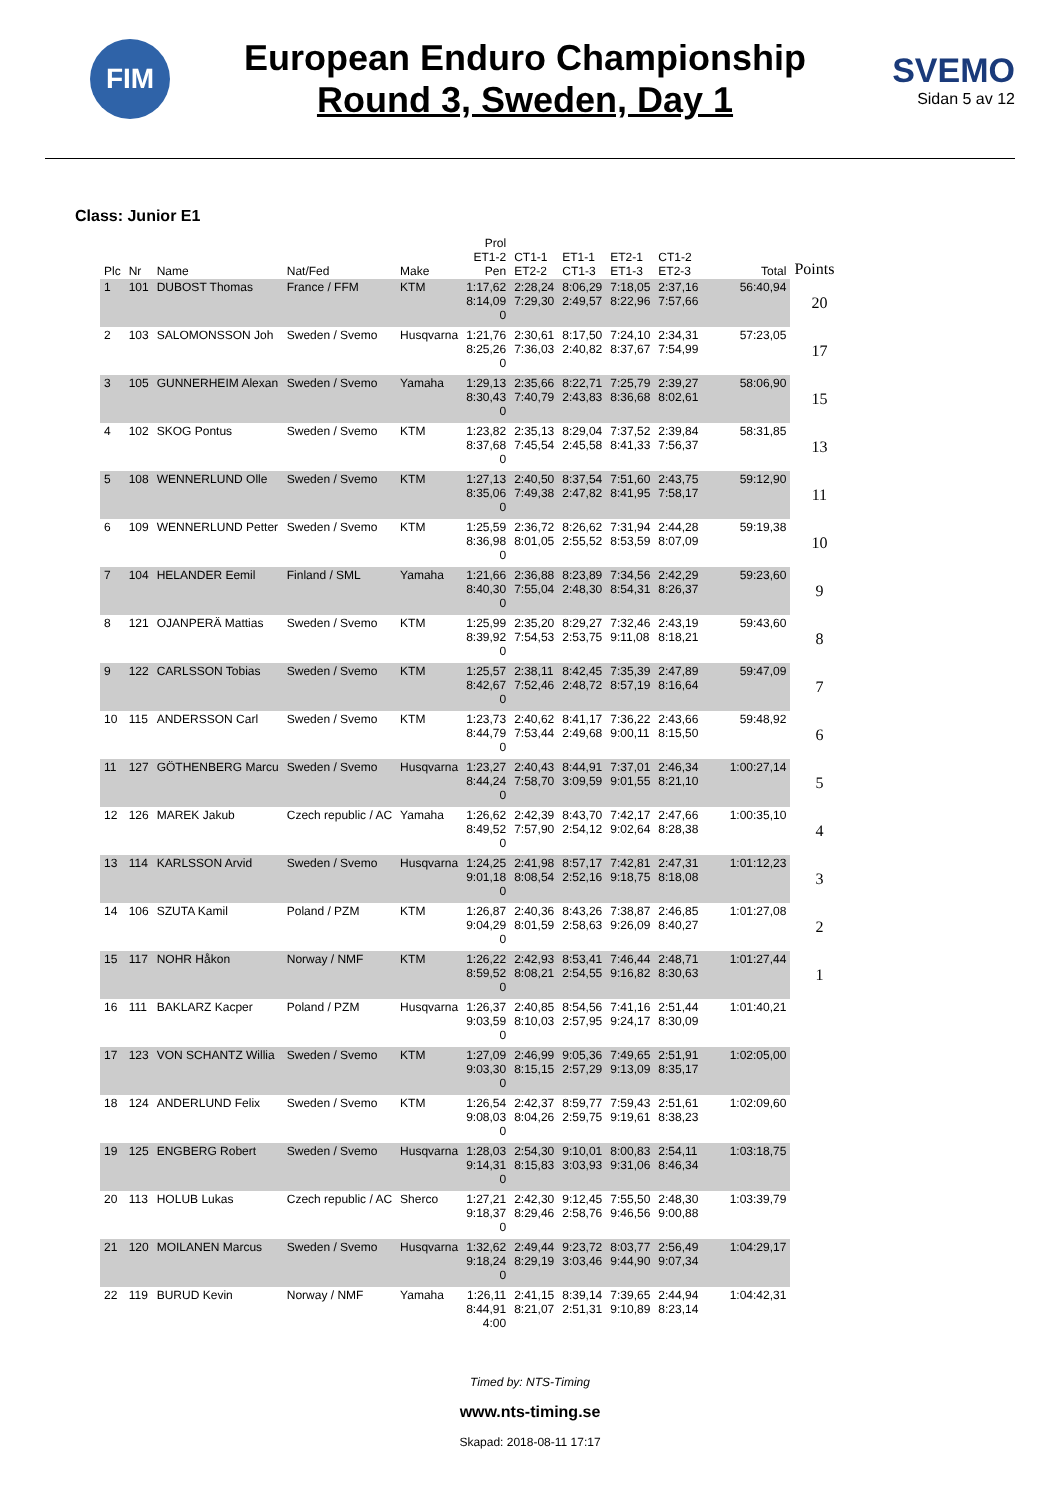FIM
European Enduro Championship
Round 3, Sweden, Day 1
SVEMO
Sidan 5 av 12
Class: Junior E1
| Plc | Nr | Name | Nat/Fed | Make | Prol ET1-2 Pen | CT1-1 ET2-2 | ET1-1 CT1-3 | ET2-1 ET1-3 | CT1-2 ET2-3 | Total | Points |
| --- | --- | --- | --- | --- | --- | --- | --- | --- | --- | --- | --- |
| 1 | 101 | DUBOST Thomas | France / FFM | KTM | 1:17,62 8:14,09 0 | 2:28,24 7:29,30 | 8:06,29 2:49,57 | 7:18,05 8:22,96 | 2:37,16 7:57,66 | 56:40,94 | 20 |
| 2 | 103 | SALOMONSSON Joh | Sweden / Svemo | Husqvarna | 1:21,76 8:25,26 0 | 2:30,61 7:36,03 | 8:17,50 2:40,82 | 7:24,10 8:37,67 | 2:34,31 7:54,99 | 57:23,05 | 17 |
| 3 | 105 | GUNNERHEIM Alexan | Sweden / Svemo | Yamaha | 1:29,13 8:30,43 0 | 2:35,66 7:40,79 | 8:22,71 2:43,83 | 7:25,79 8:36,68 | 2:39,27 8:02,61 | 58:06,90 | 15 |
| 4 | 102 | SKOG Pontus | Sweden / Svemo | KTM | 1:23,82 8:37,68 0 | 2:35,13 7:45,54 | 8:29,04 2:45,58 | 7:37,52 8:41,33 | 2:39,84 7:56,37 | 58:31,85 | 13 |
| 5 | 108 | WENNERLUND Olle | Sweden / Svemo | KTM | 1:27,13 8:35,06 0 | 2:40,50 7:49,38 | 8:37,54 2:47,82 | 7:51,60 8:41,95 | 2:43,75 7:58,17 | 59:12,90 | 11 |
| 6 | 109 | WENNERLUND Petter | Sweden / Svemo | KTM | 1:25,59 8:36,98 0 | 2:36,72 8:01,05 | 8:26,62 2:55,52 | 7:31,94 8:53,59 | 2:44,28 8:07,09 | 59:19,38 | 10 |
| 7 | 104 | HELANDER Eemil | Finland / SML | Yamaha | 1:21,66 8:40,30 0 | 2:36,88 7:55,04 | 8:23,89 2:48,30 | 7:34,56 8:54,31 | 2:42,29 8:26,37 | 59:23,60 | 9 |
| 8 | 121 | OJANPERÄ Mattias | Sweden / Svemo | KTM | 1:25,99 8:39,92 0 | 2:35,20 7:54,53 | 8:29,27 2:53,75 | 7:32,46 9:11,08 | 2:43,19 8:18,21 | 59:43,60 | 8 |
| 9 | 122 | CARLSSON Tobias | Sweden / Svemo | KTM | 1:25,57 8:42,67 0 | 2:38,11 7:52,46 | 8:42,45 2:48,72 | 7:35,39 8:57,19 | 2:47,89 8:16,64 | 59:47,09 | 7 |
| 10 | 115 | ANDERSSON Carl | Sweden / Svemo | KTM | 1:23,73 8:44,79 0 | 2:40,62 7:53,44 | 8:41,17 2:49,68 | 7:36,22 9:00,11 | 2:43,66 8:15,50 | 59:48,92 | 6 |
| 11 | 127 | GÖTHENBERG Marcu | Sweden / Svemo | Husqvarna | 1:23,27 8:44,24 0 | 2:40,43 7:58,70 | 8:44,91 3:09,59 | 7:37,01 9:01,55 | 2:46,34 8:21,10 | 1:00:27,14 | 5 |
| 12 | 126 | MAREK Jakub | Czech republic / AC | Yamaha | 1:26,62 8:49,52 0 | 2:42,39 7:57,90 | 8:43,70 2:54,12 | 7:42,17 9:02,64 | 2:47,66 8:28,38 | 1:00:35,10 | 4 |
| 13 | 114 | KARLSSON Arvid | Sweden / Svemo | Husqvarna | 1:24,25 9:01,18 0 | 2:41,98 8:08,54 | 8:57,17 2:52,16 | 7:42,81 9:18,75 | 2:47,31 8:18,08 | 1:01:12,23 | 3 |
| 14 | 106 | SZUTA Kamil | Poland / PZM | KTM | 1:26,87 9:04,29 0 | 2:40,36 8:01,59 | 8:43,26 2:58,63 | 7:38,87 9:26,09 | 2:46,85 8:40,27 | 1:01:27,08 | 2 |
| 15 | 117 | NOHR Håkon | Norway / NMF | KTM | 1:26,22 8:59,52 0 | 2:42,93 8:08,21 | 8:53,41 2:54,55 | 7:46,44 9:16,82 | 2:48,71 8:30,63 | 1:01:27,44 | 1 |
| 16 | 111 | BAKLARZ Kacper | Poland / PZM | Husqvarna | 1:26,37 9:03,59 0 | 2:40,85 8:10,03 | 8:54,56 2:57,95 | 7:41,16 9:24,17 | 2:51,44 8:30,09 | 1:01:40,21 | |
| 17 | 123 | VON SCHANTZ Willia | Sweden / Svemo | KTM | 1:27,09 9:03,30 0 | 2:46,99 8:15,15 | 9:05,36 2:57,29 | 7:49,65 9:13,09 | 2:51,91 8:35,17 | 1:02:05,00 | |
| 18 | 124 | ANDERLUND Felix | Sweden / Svemo | KTM | 1:26,54 9:08,03 0 | 2:42,37 8:04,26 | 8:59,77 2:59,75 | 7:59,43 9:19,61 | 2:51,61 8:38,23 | 1:02:09,60 | |
| 19 | 125 | ENGBERG Robert | Sweden / Svemo | Husqvarna | 1:28,03 9:14,31 0 | 2:54,30 8:15,83 | 9:10,01 3:03,93 | 8:00,83 9:31,06 | 2:54,11 8:46,34 | 1:03:18,75 | |
| 20 | 113 | HOLUB Lukas | Czech republic / AC | Sherco | 1:27,21 9:18,37 0 | 2:42,30 8:29,46 | 9:12,45 2:58,76 | 7:55,50 9:46,56 | 2:48,30 9:00,88 | 1:03:39,79 | |
| 21 | 120 | MOILANEN Marcus | Sweden / Svemo | Husqvarna | 1:32,62 9:18,24 0 | 2:49,44 8:29,19 | 9:23,72 3:03,46 | 8:03,77 9:44,90 | 2:56,49 9:07,34 | 1:04:29,17 | |
| 22 | 119 | BURUD Kevin | Norway / NMF | Yamaha | 1:26,11 8:44,91 4:00 | 2:41,15 8:21,07 | 8:39,14 2:51,31 | 7:39,65 9:10,89 | 2:44,94 8:23,14 | 1:04:42,31 | |
Timed by: NTS-Timing
www.nts-timing.se
Skapad: 2018-08-11 17:17